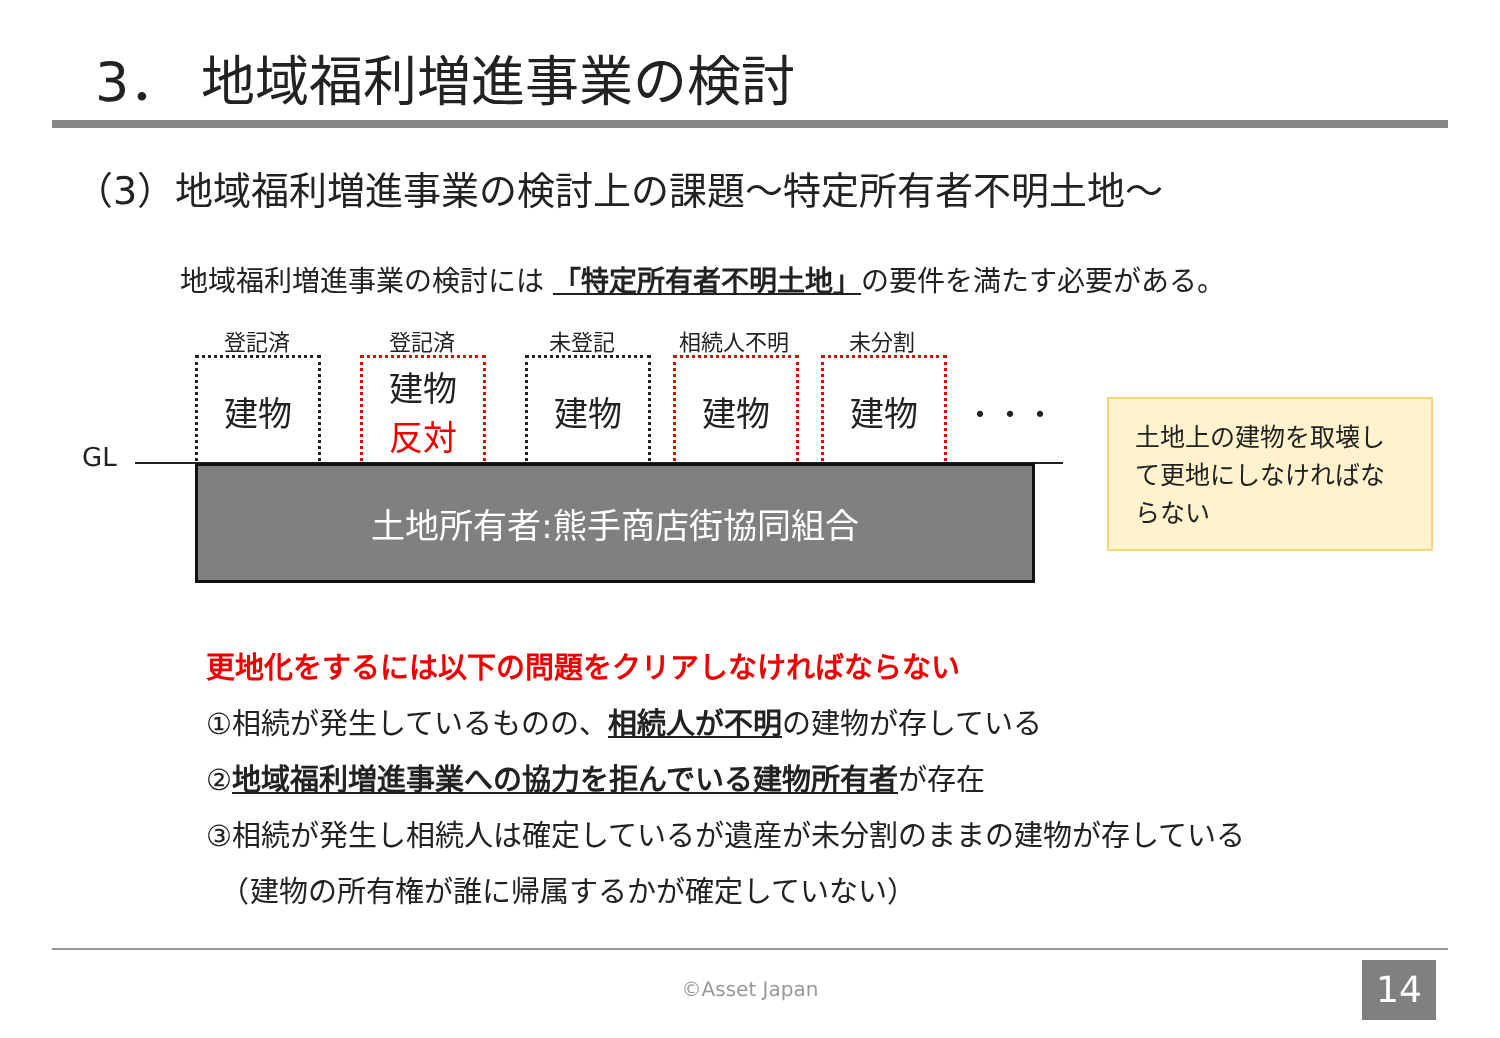3． 地域福利増進事業の検討
（3）地域福利増進事業の検討上の課題～特定所有者不明土地～
地域福利増進事業の検討には 「特定所有者不明土地」の要件を満たす必要がある。
登記済 登記済 未登記 相続人不明 未分割
建物
建物
反対
建物 建物 建物
・・・
GL
土地所有者:熊手商店街協同組合
土地上の建物を取壊して更地にしなければならない
更地化をするには以下の問題をクリアしなければならない
①相続が発生しているものの、相続人が不明の建物が存している
②地域福利増進事業への協力を拒んでいる建物所有者が存在
③相続が発生し相続人は確定しているが遺産が未分割のままの建物が存している
　（建物の所有権が誰に帰属するかが確定していない）
©Asset Japan 14